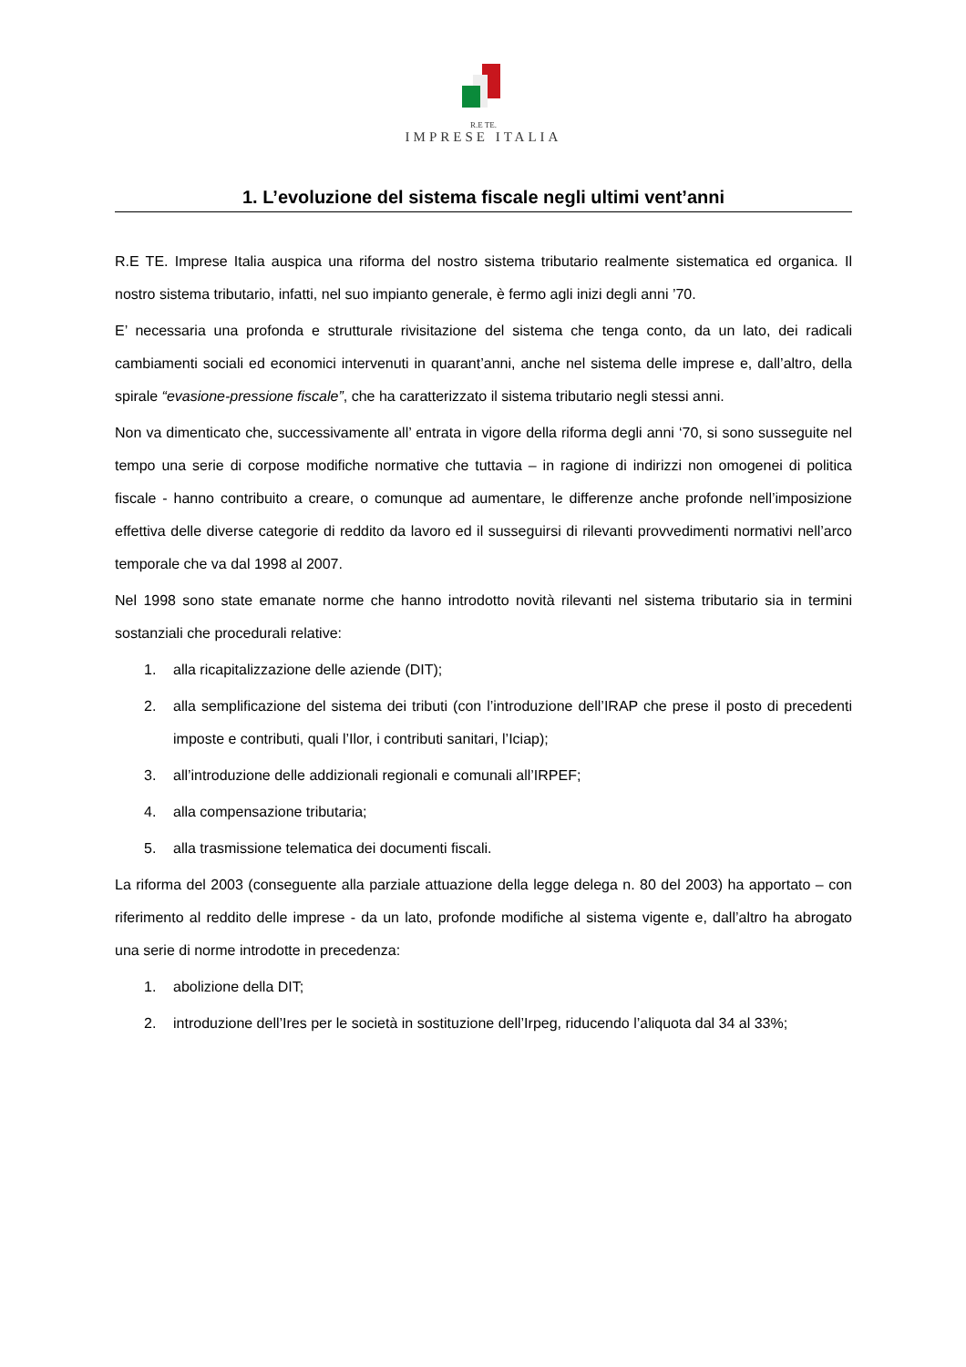R.E TE.
IMPRESE ITALIA
1. L’evoluzione del sistema fiscale negli ultimi vent’anni
R.E TE. Imprese Italia auspica una riforma del nostro sistema tributario realmente sistematica ed organica. Il nostro sistema tributario, infatti, nel suo impianto generale, è fermo agli inizi degli anni ’70.
E’ necessaria una profonda e strutturale rivisitazione del sistema che tenga conto, da un lato, dei radicali cambiamenti sociali ed economici intervenuti in quarant’anni, anche nel sistema delle imprese e, dall’altro, della spirale “evasione-pressione fiscale”, che ha caratterizzato il sistema tributario negli stessi anni.
Non va dimenticato che, successivamente all’ entrata in vigore della riforma degli anni ‘70, si sono susseguite nel tempo una serie di corpose modifiche normative che tuttavia – in ragione di indirizzi non omogenei di politica fiscale - hanno contribuito a creare, o comunque ad aumentare, le differenze anche profonde nell’imposizione effettiva delle diverse categorie di reddito da lavoro ed il susseguirsi di rilevanti provvedimenti normativi nell’arco temporale che va dal 1998 al 2007.
Nel 1998 sono state emanate norme che hanno introdotto novità rilevanti nel sistema tributario sia in termini sostanziali che procedurali relative:
1. alla ricapitalizzazione delle aziende (DIT);
2. alla semplificazione del sistema dei tributi (con l’introduzione dell’IRAP che prese il posto di precedenti imposte e contributi, quali l’Ilor, i contributi sanitari, l’Iciap);
3. all’introduzione delle addizionali regionali e comunali all’IRPEF;
4. alla compensazione tributaria;
5. alla trasmissione telematica dei documenti fiscali.
La riforma del 2003 (conseguente alla parziale attuazione della legge delega n. 80 del 2003) ha apportato – con riferimento al reddito delle imprese - da un lato, profonde modifiche al sistema vigente e, dall’altro ha abrogato una serie di norme introdotte in precedenza:
1. abolizione della DIT;
2. introduzione dell’Ires per le società in sostituzione dell’Irpeg, riducendo l’aliquota dal 34 al 33%;